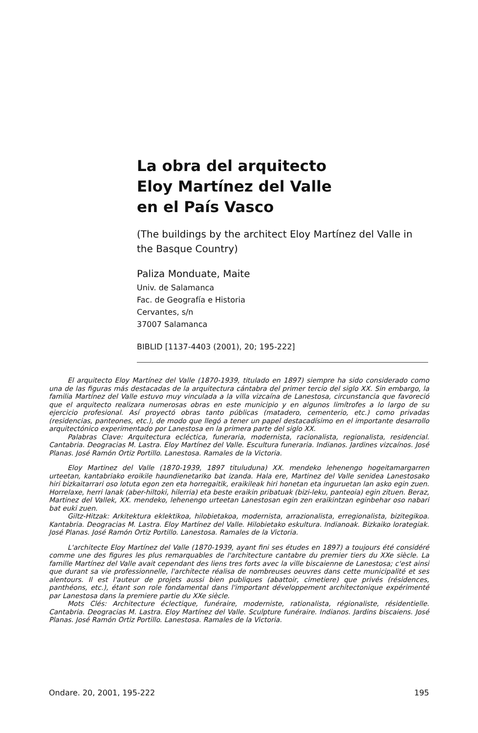La obra del arquitecto
Eloy Martínez del Valle
en el País Vasco
(The buildings by the architect Eloy Martínez del Valle in the Basque Country)
Paliza Monduate, Maite
Univ. de Salamanca
Fac. de Geografía e Historia
Cervantes, s/n
37007 Salamanca
BIBLID [1137-4403 (2001), 20; 195-222]
El arquitecto Eloy Martínez del Valle (1870-1939, titulado en 1897) siempre ha sido considerado como una de las figuras más destacadas de la arquitectura cántabra del primer tercio del siglo XX. Sin embargo, la familia Martínez del Valle estuvo muy vinculada a la villa vizcaína de Lanestosa, circunstancia que favoreció que el arquitecto realizara numerosas obras en este municipio y en algunos limítrofes a lo largo de su ejercicio profesional. Así proyectó obras tanto públicas (matadero, cementerio, etc.) como privadas (residencias, panteones, etc.), de modo que llegó a tener un papel destacadísimo en el importante desarrollo arquitectónico experimentado por Lanestosa en la primera parte del siglo XX.
Palabras Clave: Arquitectura ecléctica, funeraria, modernista, racionalista, regionalista, residencial. Cantabria. Deogracias M. Lastra. Eloy Martínez del Valle. Escultura funeraria. Indianos. Jardines vizcaínos. José Planas. José Ramón Ortiz Portillo. Lanestosa. Ramales de la Victoria.
Eloy Martinez del Valle (1870-1939, 1897 tituluduna) XX. mendeko lehenengo hogeitamargarren urteetan, kantabriako eroikile haundienetariko bat izanda. Hala ere, Martinez del Valle senidea Lanestosako hiri bizkaitarrari oso lotuta egon zen eta horregaitik, eraikileak hiri honetan eta inguruetan lan asko egin zuen. Horrelaxe, herri lanak (aber-hiltoki, hilerria) eta beste eraikin pribatuak (bizi-leku, panteoia) egin zituen. Beraz, Martinez del Vallek, XX. mendeko, lehenengo urteetan Lanestosan egin zen eraikintzan eginbehar oso nabari bat euki zuen.
Giltz-Hitzak: Arkitektura eklektikoa, hilobietakoa, modernista, arrazionalista, erregionalista, bizitegikoa. Kantabria. Deogracias M. Lastra. Eloy Martínez del Valle. Hilobietako eskultura. Indianoak. Bizkaiko lorategiak. José Planas. José Ramón Ortiz Portillo. Lanestosa. Ramales de la Victoria.
L'architecte Eloy Martínez del Valle (1870-1939, ayant fini ses études en 1897) a toujours été considéré comme une des figures les plus remarquables de l'architecture cantabre du premier tiers du XXe siècle. La famille Martínez del Valle avait cependant des liens tres forts avec la ville biscaienne de Lanestosa; c'est ainsi que durant sa vie professionnelle, l'architecte réalisa de nombreuses oeuvres dans cette municipalité et ses alentours. Il est l'auteur de projets aussi bien publiques (abattoir, cimetiere) que privés (résidences, panthéons, etc.), étant son role fondamental dans l'important développement architectonique expérimenté par Lanestosa dans la premiere partie du XXe siècle.
Mots Clés: Architecture éclectique, funéraire, moderniste, rationalista, régionaliste, résidentielle. Cantabria. Deogracias M. Lastra. Eloy Martínez del Valle. Sculpture funéraire. Indianos. Jardins biscaiens. José Planas. José Ramón Ortiz Portillo. Lanestosa. Ramales de la Victoria.
Ondare. 20, 2001, 195-222 195